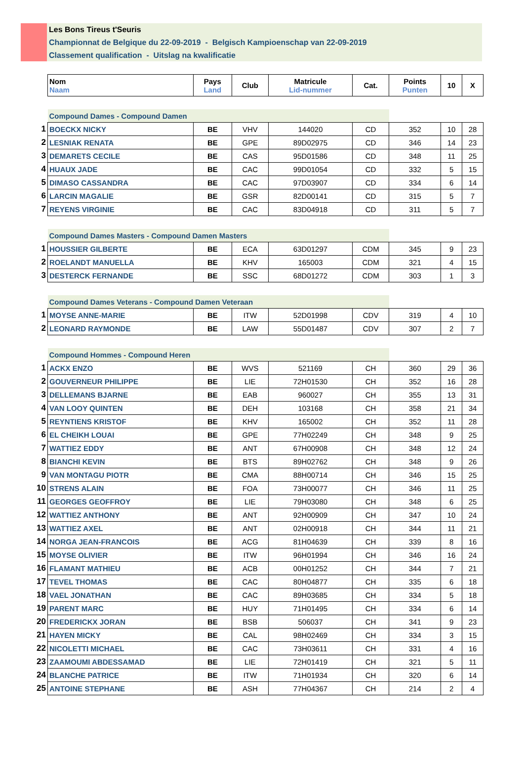Les Bons Tireus t'Seuris
Championnat de Belgique du 22-09-2019 - Belgisch Kampioenschap van 22-09-2019
Classement qualification - Uitslag na kwalificatie
| | Nom Naam | Pays Land | Club | Matricule Lid-nummer | Cat. | Points Punten | 10 | X |
| | Compound Dames - Compound Damen | | | | | | | |
| 1 | BOECKX NICKY | BE | VHV | 144020 | CD | 352 | 10 | 28 |
| 2 | LESNIAK RENATA | BE | GPE | 89D02975 | CD | 346 | 14 | 23 |
| 3 | DEMARETS CECILE | BE | CAS | 95D01586 | CD | 348 | 11 | 25 |
| 4 | HUAUX JADE | BE | CAC | 99D01054 | CD | 332 | 5 | 15 |
| 5 | DIMASO CASSANDRA | BE | CAC | 97D03907 | CD | 334 | 6 | 14 |
| 6 | LARCIN MAGALIE | BE | GSR | 82D00141 | CD | 315 | 5 | 7 |
| 7 | REYENS VIRGINIE | BE | CAC | 83D04918 | CD | 311 | 5 | 7 |
| | Compound Dames Masters - Compound Damen Masters | | | | | | | |
| 1 | HOUSSIER GILBERTE | BE | ECA | 63D01297 | CDM | 345 | 9 | 23 |
| 2 | ROELANDT MANUELLA | BE | KHV | 165003 | CDM | 321 | 4 | 15 |
| 3 | DESTERCK FERNANDE | BE | SSC | 68D01272 | CDM | 303 | 1 | 3 |
| | Compound Dames Veterans - Compound Damen Veteraan | | | | | | | |
| 1 | MOYSE ANNE-MARIE | BE | ITW | 52D01998 | CDV | 319 | 4 | 10 |
| 2 | LEONARD RAYMONDE | BE | LAW | 55D01487 | CDV | 307 | 2 | 7 |
| | Compound Hommes - Compound Heren | | | | | | | |
| 1 | ACKX ENZO | BE | WVS | 521169 | CH | 360 | 29 | 36 |
| 2 | GOUVERNEUR PHILIPPE | BE | LIE | 72H01530 | CH | 352 | 16 | 28 |
| 3 | DELLEMANS BJARNE | BE | EAB | 960027 | CH | 355 | 13 | 31 |
| 4 | VAN LOOY QUINTEN | BE | DEH | 103168 | CH | 358 | 21 | 34 |
| 5 | REYNTIENS KRISTOF | BE | KHV | 165002 | CH | 352 | 11 | 28 |
| 6 | EL CHEIKH LOUAI | BE | GPE | 77H02249 | CH | 348 | 9 | 25 |
| 7 | WATTIEZ EDDY | BE | ANT | 67H00908 | CH | 348 | 12 | 24 |
| 8 | BIANCHI KEVIN | BE | BTS | 89H02762 | CH | 348 | 9 | 26 |
| 9 | VAN MONTAGU PIOTR | BE | CMA | 88H00714 | CH | 346 | 15 | 25 |
| 10 | STRENS ALAIN | BE | FOA | 73H00077 | CH | 346 | 11 | 25 |
| 11 | GEORGES GEOFFROY | BE | LIE | 79H03080 | CH | 348 | 6 | 25 |
| 12 | WATTIEZ ANTHONY | BE | ANT | 92H00909 | CH | 347 | 10 | 24 |
| 13 | WATTIEZ AXEL | BE | ANT | 02H00918 | CH | 344 | 11 | 21 |
| 14 | NORGA JEAN-FRANCOIS | BE | ACG | 81H04639 | CH | 339 | 8 | 16 |
| 15 | MOYSE OLIVIER | BE | ITW | 96H01994 | CH | 346 | 16 | 24 |
| 16 | FLAMANT MATHIEU | BE | ACB | 00H01252 | CH | 344 | 7 | 21 |
| 17 | TEVEL THOMAS | BE | CAC | 80H04877 | CH | 335 | 6 | 18 |
| 18 | VAEL JONATHAN | BE | CAC | 89H03685 | CH | 334 | 5 | 18 |
| 19 | PARENT MARC | BE | HUY | 71H01495 | CH | 334 | 6 | 14 |
| 20 | FREDERICKX JORAN | BE | BSB | 506037 | CH | 341 | 9 | 23 |
| 21 | HAYEN MICKY | BE | CAL | 98H02469 | CH | 334 | 3 | 15 |
| 22 | NICOLETTI MICHAEL | BE | CAC | 73H03611 | CH | 331 | 4 | 16 |
| 23 | ZAAMOUMI ABDESSAMAD | BE | LIE | 72H01419 | CH | 321 | 5 | 11 |
| 24 | BLANCHE PATRICE | BE | ITW | 71H01934 | CH | 320 | 6 | 14 |
| 25 | ANTOINE STEPHANE | BE | ASH | 77H04367 | CH | 214 | 2 | 4 |